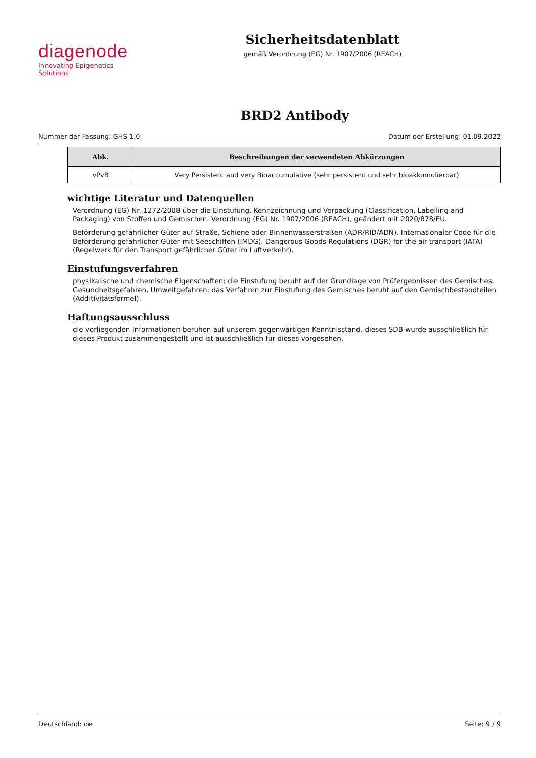diagenode
Innovating Epigenetics Solutions
Sicherheitsdatenblatt
gemäß Verordnung (EG) Nr. 1907/2006 (REACH)
BRD2 Antibody
Nummer der Fassung: GHS 1.0 Datum der Erstellung: 01.09.2022
| Abk. | Beschreibungen der verwendeten Abkürzungen |
| --- | --- |
| vPvB | Very Persistent and very Bioaccumulative (sehr persistent und sehr bioakkumulierbar) |
wichtige Literatur und Datenquellen
Verordnung (EG) Nr. 1272/2008 über die Einstufung, Kennzeichnung und Verpackung (Classification, Labelling and Packaging) von Stoffen und Gemischen. Verordnung (EG) Nr. 1907/2006 (REACH), geändert mit 2020/878/EU.
Beförderung gefährlicher Güter auf Straße, Schiene oder Binnenwasserstraßen (ADR/RID/ADN). Internationaler Code für die Beförderung gefährlicher Güter mit Seeschiffen (IMDG). Dangerous Goods Regulations (DGR) for the air transport (IATA) (Regelwerk für den Transport gefährlicher Güter im Luftverkehr).
Einstufungsverfahren
physikalische und chemische Eigenschaften: die Einstufung beruht auf der Grundlage von Prüfergebnissen des Gemisches. Gesundheitsgefahren, Umweltgefahren: das Verfahren zur Einstufung des Gemisches beruht auf den Gemischbestandteilen (Additivitätsformel).
Haftungsausschluss
die vorliegenden Informationen beruhen auf unserem gegenwärtigen Kenntnisstand. dieses SDB wurde ausschließlich für dieses Produkt zusammengestellt und ist ausschließlich für dieses vorgesehen.
Deutschland: de Seite: 9 / 9